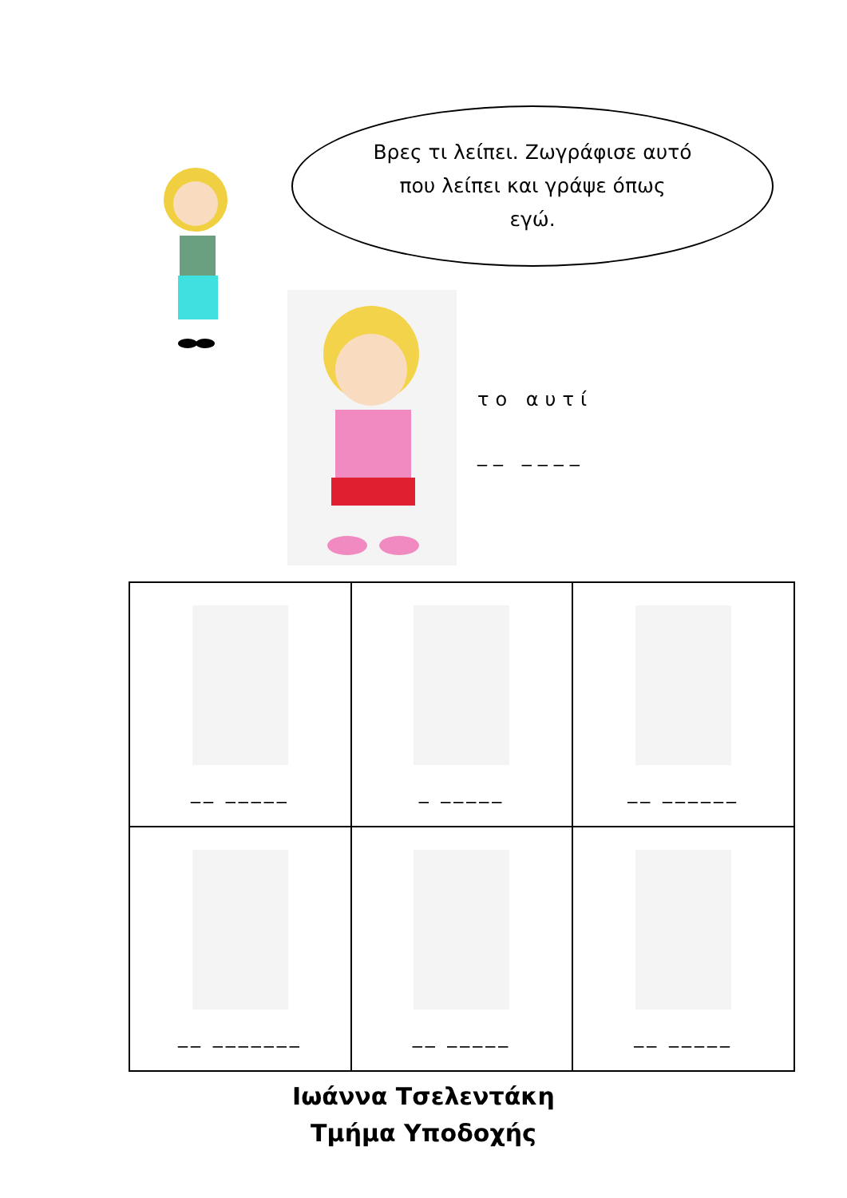Βρες τι λείπει. Ζωγράφισε αυτό
που λείπει και γράψε όπως
εγώ.
το αυτί
__ ____
| __ _____ | _ _____ | __ ______ |
| __ _______ | __ _____ | __ _____ |
Ιωάννα Τσελεντάκη
Τμήμα Υποδοχής